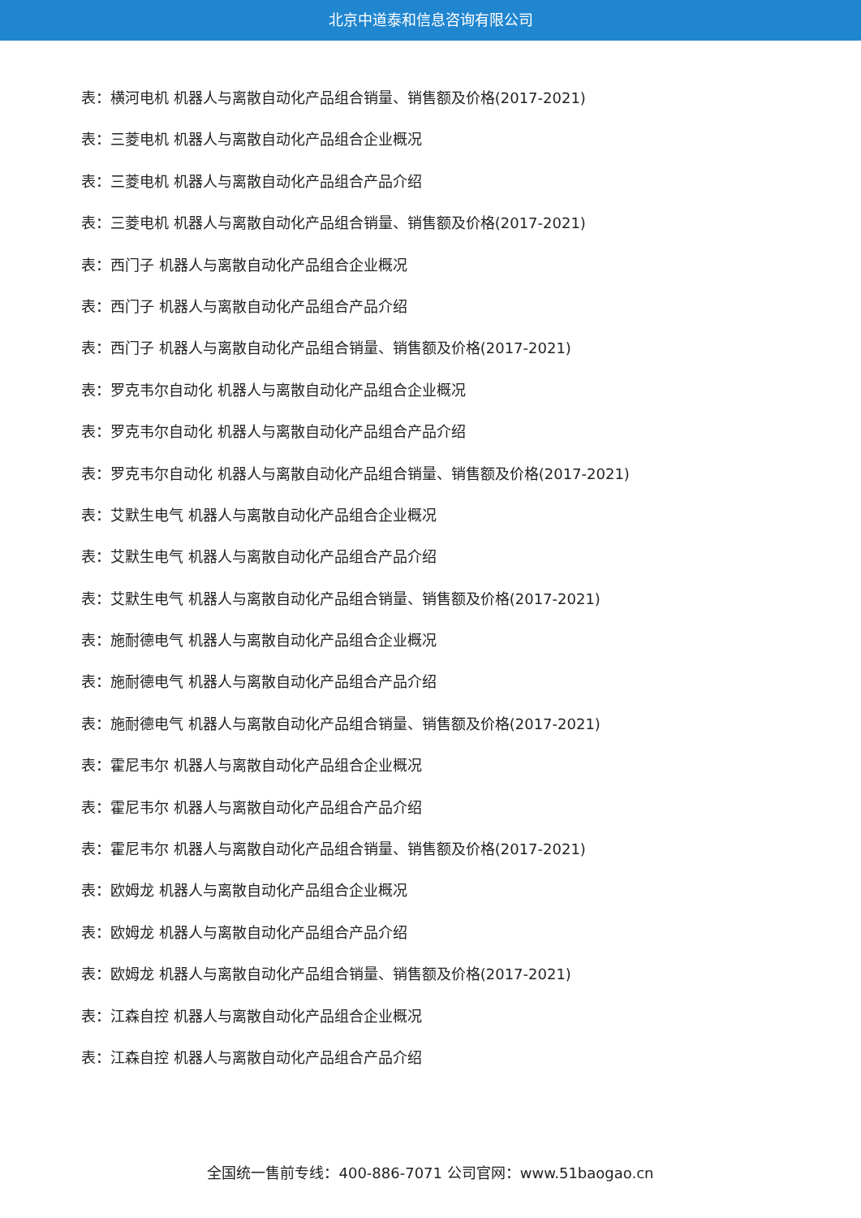北京中道泰和信息咨询有限公司
表：横河电机 机器人与离散自动化产品组合销量、销售额及价格(2017-2021)
表：三菱电机 机器人与离散自动化产品组合企业概况
表：三菱电机 机器人与离散自动化产品组合产品介绍
表：三菱电机 机器人与离散自动化产品组合销量、销售额及价格(2017-2021)
表：西门子 机器人与离散自动化产品组合企业概况
表：西门子 机器人与离散自动化产品组合产品介绍
表：西门子 机器人与离散自动化产品组合销量、销售额及价格(2017-2021)
表：罗克韦尔自动化 机器人与离散自动化产品组合企业概况
表：罗克韦尔自动化 机器人与离散自动化产品组合产品介绍
表：罗克韦尔自动化 机器人与离散自动化产品组合销量、销售额及价格(2017-2021)
表：艾默生电气 机器人与离散自动化产品组合企业概况
表：艾默生电气 机器人与离散自动化产品组合产品介绍
表：艾默生电气 机器人与离散自动化产品组合销量、销售额及价格(2017-2021)
表：施耐德电气 机器人与离散自动化产品组合企业概况
表：施耐德电气 机器人与离散自动化产品组合产品介绍
表：施耐德电气 机器人与离散自动化产品组合销量、销售额及价格(2017-2021)
表：霍尼韦尔 机器人与离散自动化产品组合企业概况
表：霍尼韦尔 机器人与离散自动化产品组合产品介绍
表：霍尼韦尔 机器人与离散自动化产品组合销量、销售额及价格(2017-2021)
表：欧姆龙 机器人与离散自动化产品组合企业概况
表：欧姆龙 机器人与离散自动化产品组合产品介绍
表：欧姆龙 机器人与离散自动化产品组合销量、销售额及价格(2017-2021)
表：江森自控 机器人与离散自动化产品组合企业概况
表：江森自控 机器人与离散自动化产品组合产品介绍
全国统一售前专线：400-886-7071 公司官网：www.51baogao.cn